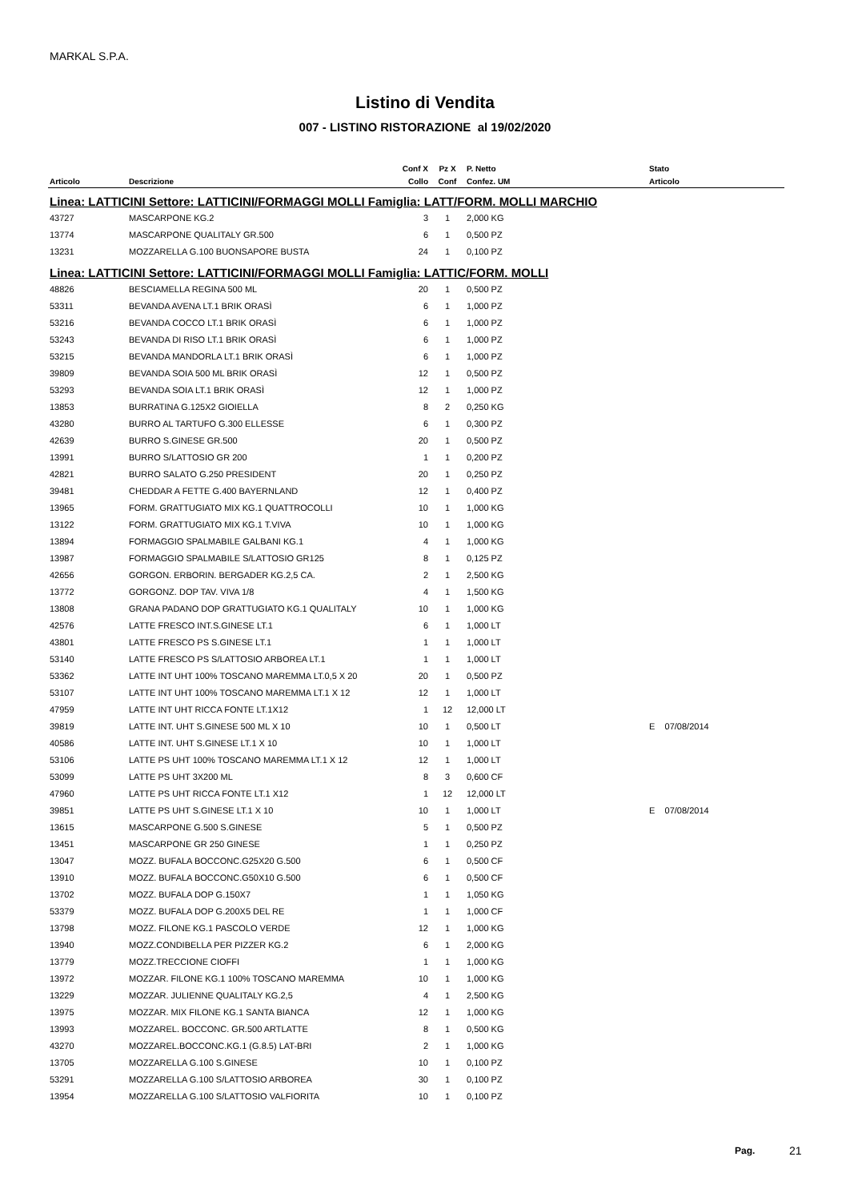MARKAL S.P.A.
Listino di Vendita
007 - LISTINO RISTORAZIONE al 19/02/2020
| | | Conf X | Pz X | P. Netto | | Stato |
| --- | --- | --- | --- | --- | --- | --- |
| Articolo | Descrizione | Collo | Conf | Confez. UM | | Articolo |
| Linea: LATTICINI Settore: LATTICINI/FORMAGGI MOLLI Famiglia: LATT/FORM. MOLLI MARCHIO | | | | | | |
| 43727 | MASCARPONE KG.2 | 3 | 1 | 2,000 KG | | |
| 13774 | MASCARPONE QUALITALY GR.500 | 6 | 1 | 0,500 PZ | | |
| 13231 | MOZZARELLA G.100 BUONSAPORE BUSTA | 24 | 1 | 0,100 PZ | | |
| Linea: LATTICINI Settore: LATTICINI/FORMAGGI MOLLI Famiglia: LATTIC/FORM. MOLLI | | | | | | |
| 48826 | BESCIAMELLA REGINA 500 ML | 20 | 1 | 0,500 PZ | | |
| 53311 | BEVANDA AVENA LT.1 BRIK ORASÌ | 6 | 1 | 1,000 PZ | | |
| 53216 | BEVANDA COCCO LT.1 BRIK ORASÌ | 6 | 1 | 1,000 PZ | | |
| 53243 | BEVANDA DI RISO LT.1 BRIK ORASÌ | 6 | 1 | 1,000 PZ | | |
| 53215 | BEVANDA MANDORLA LT.1 BRIK ORASÌ | 6 | 1 | 1,000 PZ | | |
| 39809 | BEVANDA SOIA 500 ML BRIK ORASÌ | 12 | 1 | 0,500 PZ | | |
| 53293 | BEVANDA SOIA LT.1 BRIK ORASÌ | 12 | 1 | 1,000 PZ | | |
| 13853 | BURRATINA G.125X2 GIOIELLA | 8 | 2 | 0,250 KG | | |
| 43280 | BURRO AL TARTUFO G.300 ELLESSE | 6 | 1 | 0,300 PZ | | |
| 42639 | BURRO S.GINESE GR.500 | 20 | 1 | 0,500 PZ | | |
| 13991 | BURRO S/LATTOSIO GR 200 | 1 | 1 | 0,200 PZ | | |
| 42821 | BURRO SALATO G.250 PRESIDENT | 20 | 1 | 0,250 PZ | | |
| 39481 | CHEDDAR A FETTE G.400 BAYERNLAND | 12 | 1 | 0,400 PZ | | |
| 13965 | FORM. GRATTUGIATO MIX KG.1 QUATTROCOLLI | 10 | 1 | 1,000 KG | | |
| 13122 | FORM. GRATTUGIATO MIX KG.1 T.VIVA | 10 | 1 | 1,000 KG | | |
| 13894 | FORMAGGIO SPALMABILE GALBANI KG.1 | 4 | 1 | 1,000 KG | | |
| 13987 | FORMAGGIO SPALMABILE S/LATTOSIO GR125 | 8 | 1 | 0,125 PZ | | |
| 42656 | GORGON. ERBORIN. BERGADER KG.2,5 CA. | 2 | 1 | 2,500 KG | | |
| 13772 | GORGONZ. DOP TAV. VIVA 1/8 | 4 | 1 | 1,500 KG | | |
| 13808 | GRANA PADANO DOP GRATTUGIATO KG.1 QUALITALY | 10 | 1 | 1,000 KG | | |
| 42576 | LATTE FRESCO INT.S.GINESE LT.1 | 6 | 1 | 1,000 LT | | |
| 43801 | LATTE FRESCO PS S.GINESE LT.1 | 1 | 1 | 1,000 LT | | |
| 53140 | LATTE FRESCO PS S/LATTOSIO ARBOREA LT.1 | 1 | 1 | 1,000 LT | | |
| 53362 | LATTE INT UHT 100% TOSCANO MAREMMA LT.0,5 X 20 | 20 | 1 | 0,500 PZ | | |
| 53107 | LATTE INT UHT 100% TOSCANO MAREMMA LT.1 X 12 | 12 | 1 | 1,000 LT | | |
| 47959 | LATTE INT UHT RICCA FONTE LT.1X12 | 1 | 12 | 12,000 LT | | |
| 39819 | LATTE INT. UHT S.GINESE 500 ML X 10 | 10 | 1 | 0,500 LT | | E 07/08/2014 |
| 40586 | LATTE INT. UHT S.GINESE LT.1 X 10 | 10 | 1 | 1,000 LT | | |
| 53106 | LATTE PS UHT 100% TOSCANO MAREMMA LT.1 X 12 | 12 | 1 | 1,000 LT | | |
| 53099 | LATTE PS UHT 3X200 ML | 8 | 3 | 0,600 CF | | |
| 47960 | LATTE PS UHT RICCA FONTE LT.1 X12 | 1 | 12 | 12,000 LT | | |
| 39851 | LATTE PS UHT S.GINESE LT.1 X 10 | 10 | 1 | 1,000 LT | | E 07/08/2014 |
| 13615 | MASCARPONE G.500 S.GINESE | 5 | 1 | 0,500 PZ | | |
| 13451 | MASCARPONE GR 250 GINESE | 1 | 1 | 0,250 PZ | | |
| 13047 | MOZZ. BUFALA BOCCONC.G25X20 G.500 | 6 | 1 | 0,500 CF | | |
| 13910 | MOZZ. BUFALA BOCCONC.G50X10 G.500 | 6 | 1 | 0,500 CF | | |
| 13702 | MOZZ. BUFALA DOP G.150X7 | 1 | 1 | 1,050 KG | | |
| 53379 | MOZZ. BUFALA DOP G.200X5 DEL RE | 1 | 1 | 1,000 CF | | |
| 13798 | MOZZ. FILONE KG.1 PASCOLO VERDE | 12 | 1 | 1,000 KG | | |
| 13940 | MOZZ.CONDIBELLA PER PIZZER KG.2 | 6 | 1 | 2,000 KG | | |
| 13779 | MOZZ.TRECCIONE CIOFFI | 1 | 1 | 1,000 KG | | |
| 13972 | MOZZAR. FILONE KG.1 100% TOSCANO MAREMMA | 10 | 1 | 1,000 KG | | |
| 13229 | MOZZAR. JULIENNE QUALITALY KG.2,5 | 4 | 1 | 2,500 KG | | |
| 13975 | MOZZAR. MIX FILONE KG.1 SANTA BIANCA | 12 | 1 | 1,000 KG | | |
| 13993 | MOZZAREL. BOCCONC. GR.500 ARTLATTE | 8 | 1 | 0,500 KG | | |
| 43270 | MOZZAREL.BOCCONC.KG.1 (G.8.5) LAT-BRI | 2 | 1 | 1,000 KG | | |
| 13705 | MOZZARELLA G.100 S.GINESE | 10 | 1 | 0,100 PZ | | |
| 53291 | MOZZARELLA G.100 S/LATTOSIO ARBOREA | 30 | 1 | 0,100 PZ | | |
| 13954 | MOZZARELLA G.100 S/LATTOSIO VALFIORITA | 10 | 1 | 0,100 PZ | | |
Pag. 21